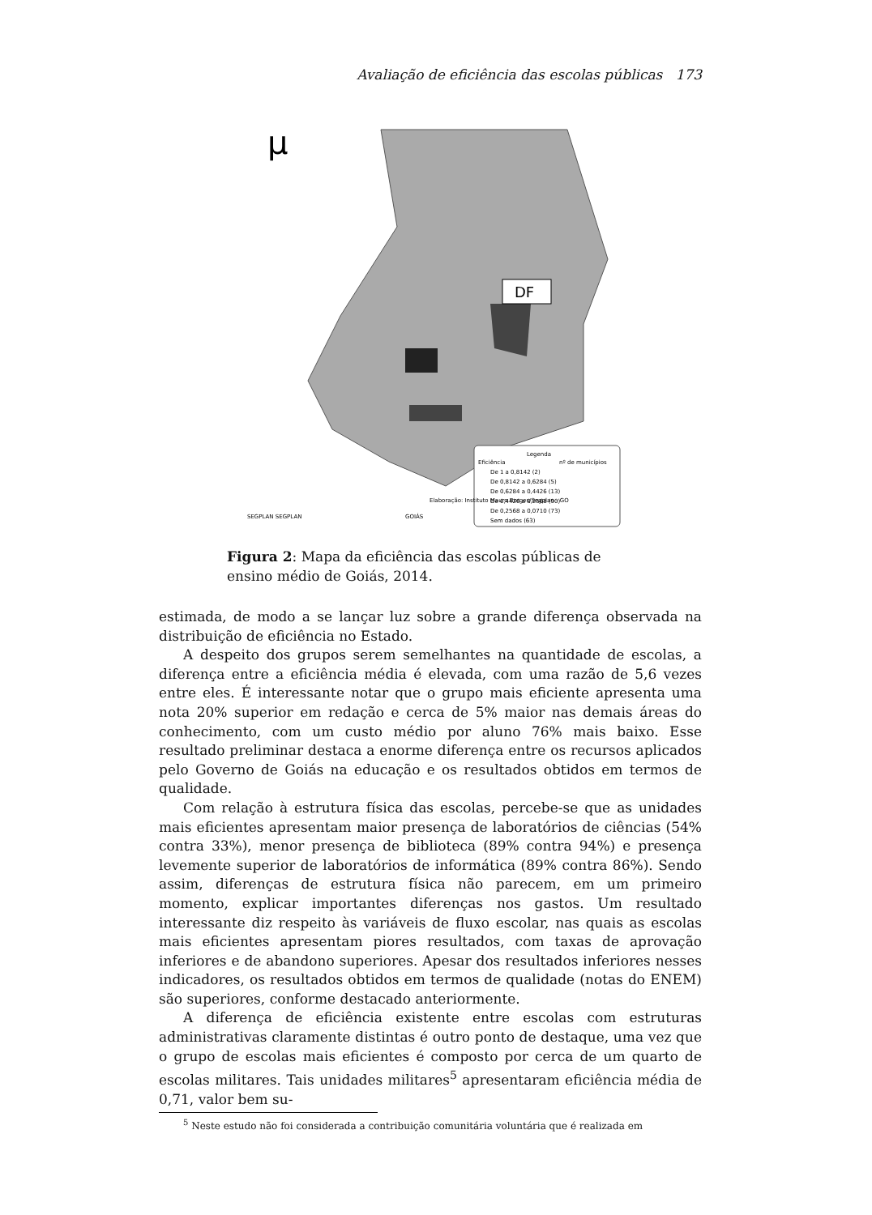Avaliação de eficiência das escolas públicas 173
µ
DF
Legenda
Eficiência
nº de municípios
De 1 a 0,8142 (2)
De 0,8142 a 0,6284 (5)
De 0,6284 a 0,4426 (13)
De 0,4426 a 0,2568 (90)
De 0,2568 a 0,0710 (73)
Sem dados (63)
SEGPLAN SEGPLAN
GOIÁS
Elaboração: Instituto Mauro Borges/Segplan - GO
Figura 2: Mapa da eficiência das escolas públicas de ensino médio de Goiás, 2014.
estimada, de modo a se lançar luz sobre a grande diferença observada na distribuição de eficiência no Estado.
A despeito dos grupos serem semelhantes na quantidade de escolas, a diferença entre a eficiência média é elevada, com uma razão de 5,6 vezes entre eles. É interessante notar que o grupo mais eficiente apresenta uma nota 20% superior em redação e cerca de 5% maior nas demais áreas do conhecimento, com um custo médio por aluno 76% mais baixo. Esse resultado preliminar destaca a enorme diferença entre os recursos aplicados pelo Governo de Goiás na educação e os resultados obtidos em termos de qualidade.
Com relação à estrutura física das escolas, percebe-se que as unidades mais eficientes apresentam maior presença de laboratórios de ciências (54% contra 33%), menor presença de biblioteca (89% contra 94%) e presença levemente superior de laboratórios de informática (89% contra 86%). Sendo assim, diferenças de estrutura física não parecem, em um primeiro momento, explicar importantes diferenças nos gastos. Um resultado interessante diz respeito às variáveis de fluxo escolar, nas quais as escolas mais eficientes apresentam piores resultados, com taxas de aprovação inferiores e de abandono superiores. Apesar dos resultados inferiores nesses indicadores, os resultados obtidos em termos de qualidade (notas do ENEM) são superiores, conforme destacado anteriormente.
A diferença de eficiência existente entre escolas com estruturas administrativas claramente distintas é outro ponto de destaque, uma vez que o grupo de escolas mais eficientes é composto por cerca de um quarto de escolas militares. Tais unidades militares<sup>5</sup> apresentaram eficiência média de 0,71, valor bem su-
<sup>5</sup> Neste estudo não foi considerada a contribuição comunitária voluntária que é realizada em